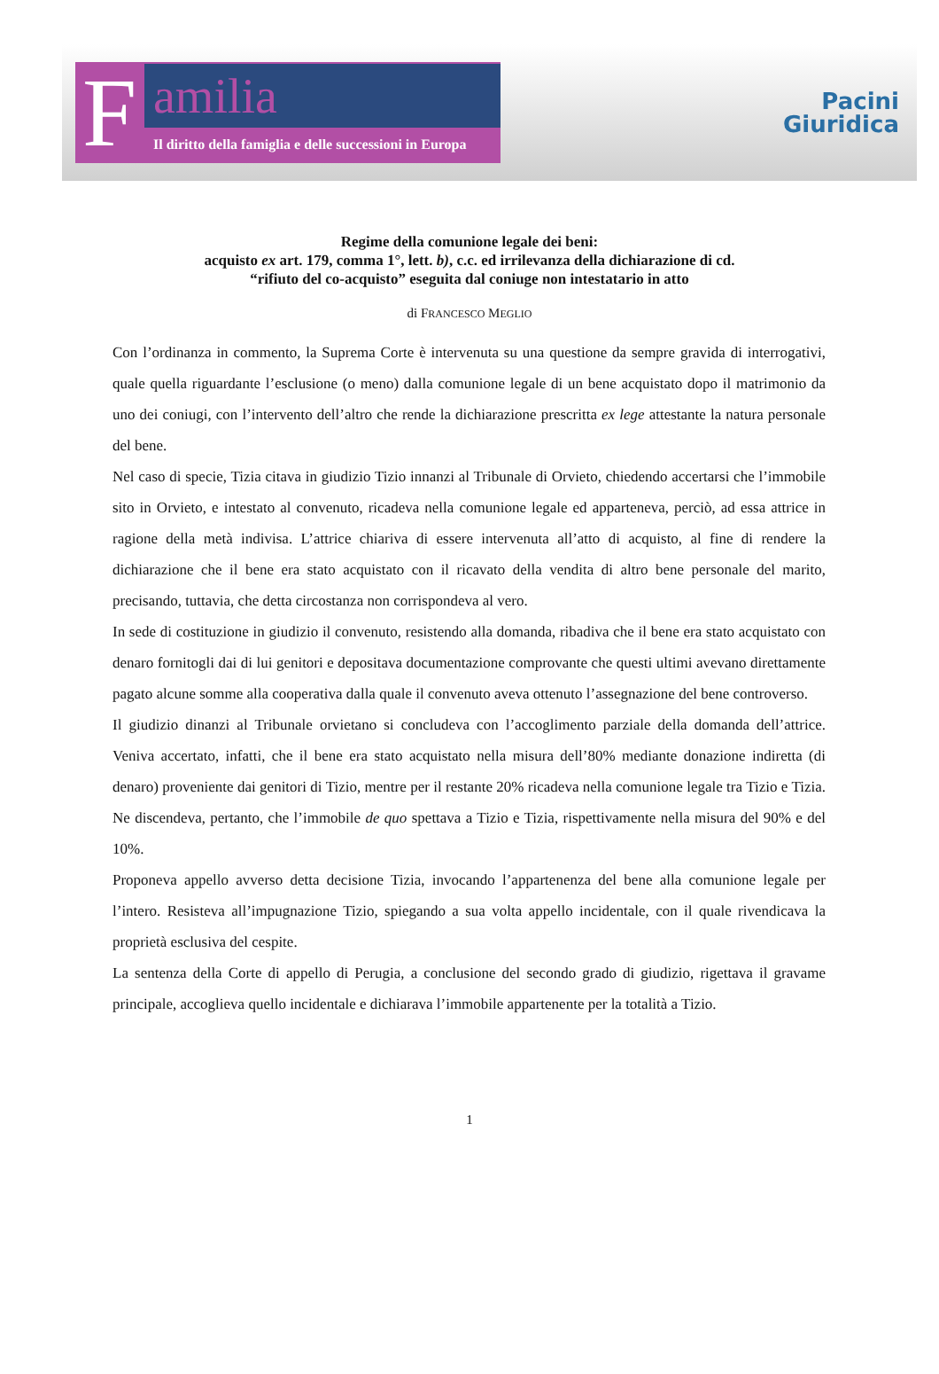F
amilia
Il diritto della famiglia e delle successioni in Europa
Pacini
Giuridica
Regime della comunione legale dei beni:
acquisto ex art. 179, comma 1°, lett. b), c.c. ed irrilevanza della dichiarazione di cd.
“rifiuto del co-acquisto” eseguita dal coniuge non intestatario in atto
di FRANCESCO MEGLIO
Con l’ordinanza in commento, la Suprema Corte è intervenuta su una questione da sempre gravida di interrogativi, quale quella riguardante l’esclusione (o meno) dalla comunione legale di un bene acquistato dopo il matrimonio da uno dei coniugi, con l’intervento dell’altro che rende la dichiarazione prescritta ex lege attestante la natura personale del bene.
Nel caso di specie, Tizia citava in giudizio Tizio innanzi al Tribunale di Orvieto, chiedendo accertarsi che l’immobile sito in Orvieto, e intestato al convenuto, ricadeva nella comunione legale ed apparteneva, perciò, ad essa attrice in ragione della metà indivisa. L’attrice chiariva di essere intervenuta all’atto di acquisto, al fine di rendere la dichiarazione che il bene era stato acquistato con il ricavato della vendita di altro bene personale del marito, precisando, tuttavia, che detta circostanza non corrispondeva al vero.
In sede di costituzione in giudizio il convenuto, resistendo alla domanda, ribadiva che il bene era stato acquistato con denaro fornitogli dai di lui genitori e depositava documentazione comprovante che questi ultimi avevano direttamente pagato alcune somme alla cooperativa dalla quale il convenuto aveva ottenuto l’assegnazione del bene controverso.
Il giudizio dinanzi al Tribunale orvietano si concludeva con l’accoglimento parziale della domanda dell’attrice. Veniva accertato, infatti, che il bene era stato acquistato nella misura dell’80% mediante donazione indiretta (di denaro) proveniente dai genitori di Tizio, mentre per il restante 20% ricadeva nella comunione legale tra Tizio e Tizia. Ne discendeva, pertanto, che l’immobile de quo spettava a Tizio e Tizia, rispettivamente nella misura del 90% e del 10%.
Proponeva appello avverso detta decisione Tizia, invocando l’appartenenza del bene alla comunione legale per l’intero. Resisteva all’impugnazione Tizio, spiegando a sua volta appello incidentale, con il quale rivendicava la proprietà esclusiva del cespite.
La sentenza della Corte di appello di Perugia, a conclusione del secondo grado di giudizio, rigettava il gravame principale, accoglieva quello incidentale e dichiarava l’immobile appartenente per la totalità a Tizio.
1